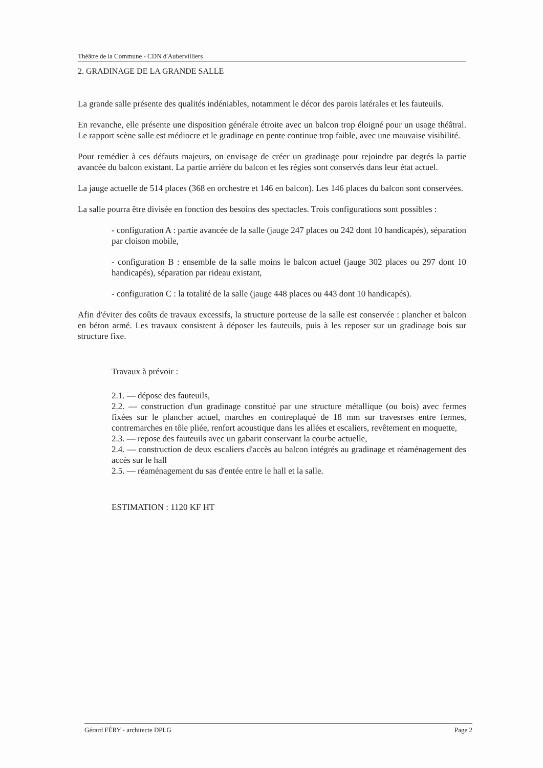Théâtre de la Commune - CDN d'Aubervilliers
2. GRADINAGE DE LA GRANDE SALLE
La grande salle présente des qualités indéniables, notamment le décor des parois latérales et les fauteuils.
En revanche, elle présente une disposition générale étroite avec un balcon trop éloigné pour un usage théâtral. Le rapport scène salle est médiocre et le gradinage en pente continue trop faible, avec une mauvaise visibilité.
Pour remédier à ces défauts majeurs, on envisage de créer un gradinage pour rejoindre par degrés la partie avancée du balcon existant. La partie arrière du balcon et les régies sont conservés dans leur état actuel.
La jauge actuelle de 514 places (368 en orchestre et 146 en balcon). Les 146 places du balcon sont conservées.
La salle pourra être divisée en fonction des besoins des spectacles. Trois configurations sont possibles :
- configuration A : partie avancée de la salle (jauge 247 places ou 242 dont 10 handicapés), séparation par cloison mobile,
- configuration B : ensemble de la salle moins le balcon actuel (jauge 302 places ou 297 dont 10 handicapés), séparation par rideau existant,
- configuration C : la totalité de la salle (jauge 448 places ou 443 dont 10 handicapés).
Afin d'éviter des coûts de travaux excessifs, la structure porteuse de la salle est conservée : plancher et balcon en béton armé. Les travaux consistent à déposer les fauteuils, puis à les reposer sur un gradinage bois sur structure fixe.
Travaux à prévoir :
2.1. — dépose des fauteuils,
2.2. — construction d'un gradinage constitué par une structure métallique (ou bois) avec fermes fixées sur le plancher actuel, marches en contreplaqué de 18 mm sur travesrses entre fermes, contremarches en tôle pliée, renfort acoustique dans les allées et escaliers, revêtement en moquette,
2.3. — repose des fauteuils avec un gabarit conservant la courbe actuelle,
2.4. — construction de deux escaliers d'accès au balcon intégrés au gradinage et réaménagement des accès sur le hall
2.5. — réaménagement du sas d'entée entre le hall et la salle.
ESTIMATION : 1120 KF HT
Gérard FÉRY - architecte DPLG Page 2